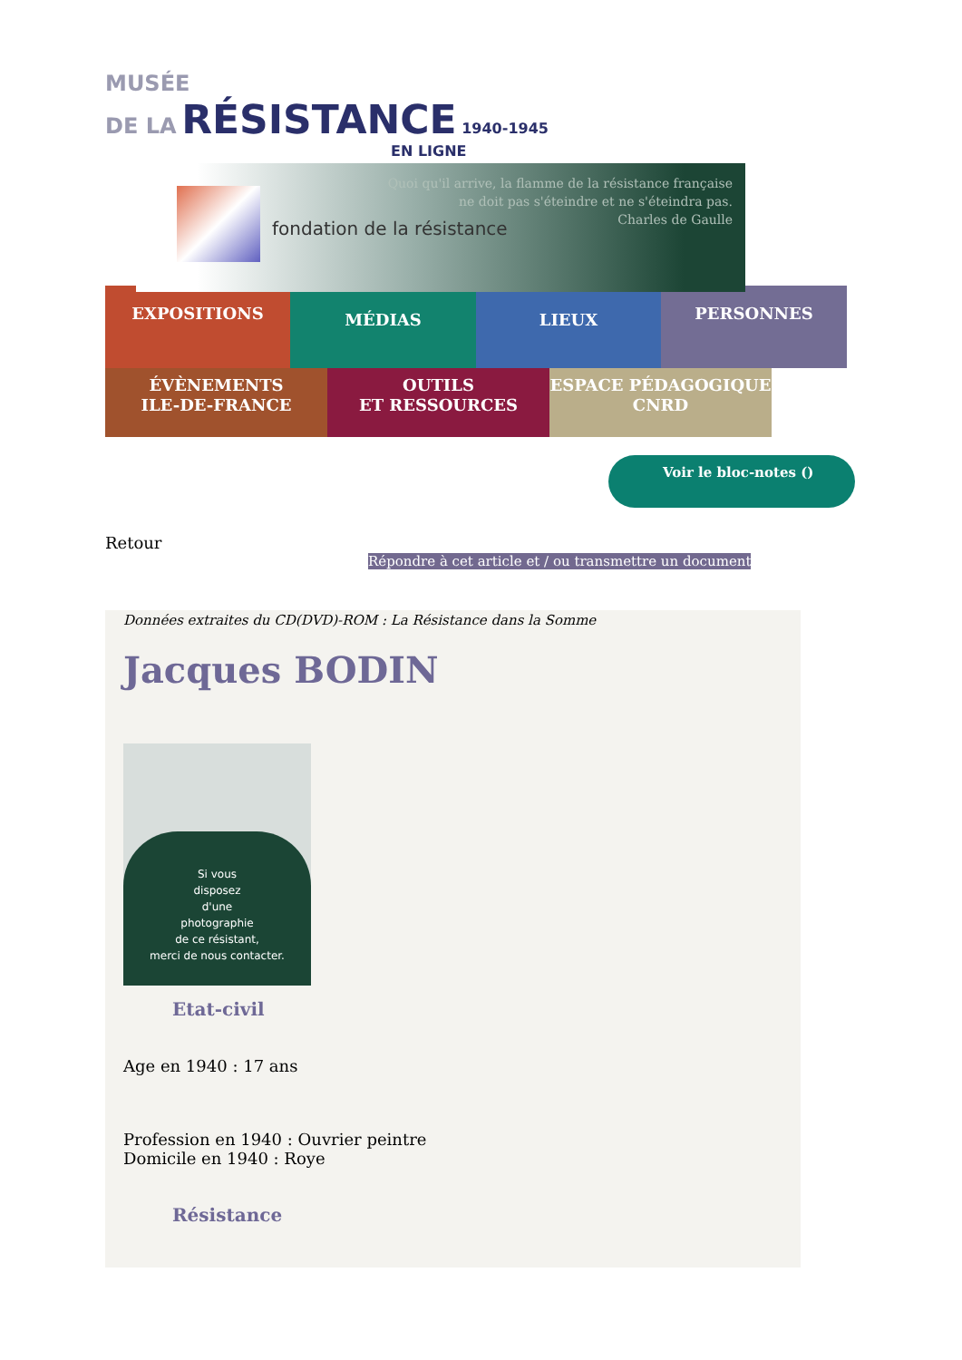MUSÉE
DE LA RÉSISTANCE 1940-1945
EN LIGNE
fondation de la résistance
Quoi qu'il arrive, la flamme de la résistance française
ne doit pas s'éteindre et ne s'éteindra pas.
Charles de Gaulle
EXPOSITIONS
MÉDIAS LIEUX
PERSONNES
ÉVÈNEMENTS
ILE-DE-FRANCE
OUTILS
ET RESSOURCES
ESPACE PÉDAGOGIQUE
CNRD
Voir le bloc-notes ()
Retour
Répondre à cet article et / ou transmettre un document
Données extraites du CD(DVD)-ROM : La Résistance dans la Somme
Jacques BODIN
Si vous
disposez
d'une
photographie
de ce résistant,
merci de nous contacter.
Etat-civil
Age en 1940 : 17 ans
Profession en 1940 : Ouvrier peintre
Domicile en 1940 : Roye
Résistance